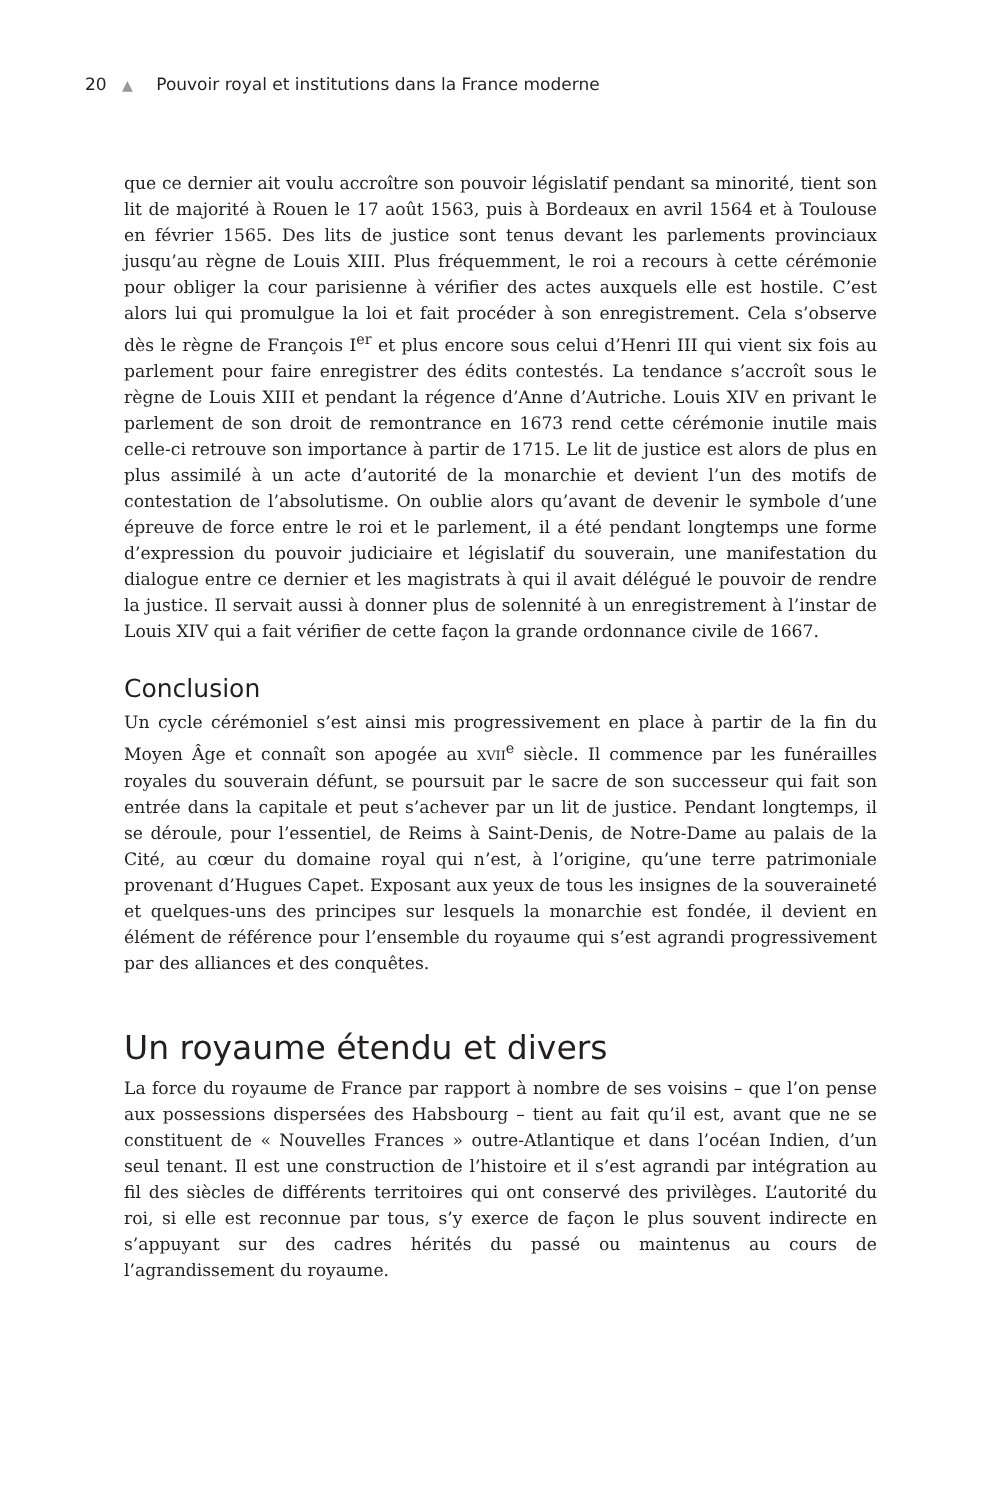20 ▲ Pouvoir royal et institutions dans la France moderne
que ce dernier ait voulu accroître son pouvoir législatif pendant sa minorité, tient son lit de majorité à Rouen le 17 août 1563, puis à Bordeaux en avril 1564 et à Toulouse en février 1565. Des lits de justice sont tenus devant les parlements provinciaux jusqu’au règne de Louis XIII. Plus fréquemment, le roi a recours à cette cérémonie pour obliger la cour parisienne à vérifier des actes auxquels elle est hostile. C’est alors lui qui promulgue la loi et fait procéder à son enregistrement. Cela s’observe dès le règne de François I<sup>er</sup> et plus encore sous celui d’Henri III qui vient six fois au parlement pour faire enregistrer des édits contestés. La tendance s’accroît sous le règne de Louis XIII et pendant la régence d’Anne d’Autriche. Louis XIV en privant le parlement de son droit de remontrance en 1673 rend cette cérémonie inutile mais celle-ci retrouve son importance à partir de 1715. Le lit de justice est alors de plus en plus assimilé à un acte d’autorité de la monarchie et devient l’un des motifs de contestation de l’absolutisme. On oublie alors qu’avant de devenir le symbole d’une épreuve de force entre le roi et le parlement, il a été pendant longtemps une forme d’expression du pouvoir judiciaire et législatif du souverain, une manifestation du dialogue entre ce dernier et les magistrats à qui il avait délégué le pouvoir de rendre la justice. Il servait aussi à donner plus de solennité à un enregistrement à l’instar de Louis XIV qui a fait vérifier de cette façon la grande ordonnance civile de 1667.
Conclusion
Un cycle cérémoniel s’est ainsi mis progressivement en place à partir de la fin du Moyen Âge et connaît son apogée au XVII<sup>e</sup> siècle. Il commence par les funérailles royales du souverain défunt, se poursuit par le sacre de son successeur qui fait son entrée dans la capitale et peut s’achever par un lit de justice. Pendant longtemps, il se déroule, pour l’essentiel, de Reims à Saint-Denis, de Notre-Dame au palais de la Cité, au cœur du domaine royal qui n’est, à l’origine, qu’une terre patrimoniale provenant d’Hugues Capet. Exposant aux yeux de tous les insignes de la souveraineté et quelques-uns des principes sur lesquels la monarchie est fondée, il devient en élément de référence pour l’ensemble du royaume qui s’est agrandi progressivement par des alliances et des conquêtes.
Un royaume étendu et divers
La force du royaume de France par rapport à nombre de ses voisins – que l’on pense aux possessions dispersées des Habsbourg – tient au fait qu’il est, avant que ne se constituent de « Nouvelles Frances » outre-Atlantique et dans l’océan Indien, d’un seul tenant. Il est une construction de l’histoire et il s’est agrandi par intégration au fil des siècles de différents territoires qui ont conservé des privilèges. L’autorité du roi, si elle est reconnue par tous, s’y exerce de façon le plus souvent indirecte en s’appuyant sur des cadres hérités du passé ou maintenus au cours de l’agrandissement du royaume.